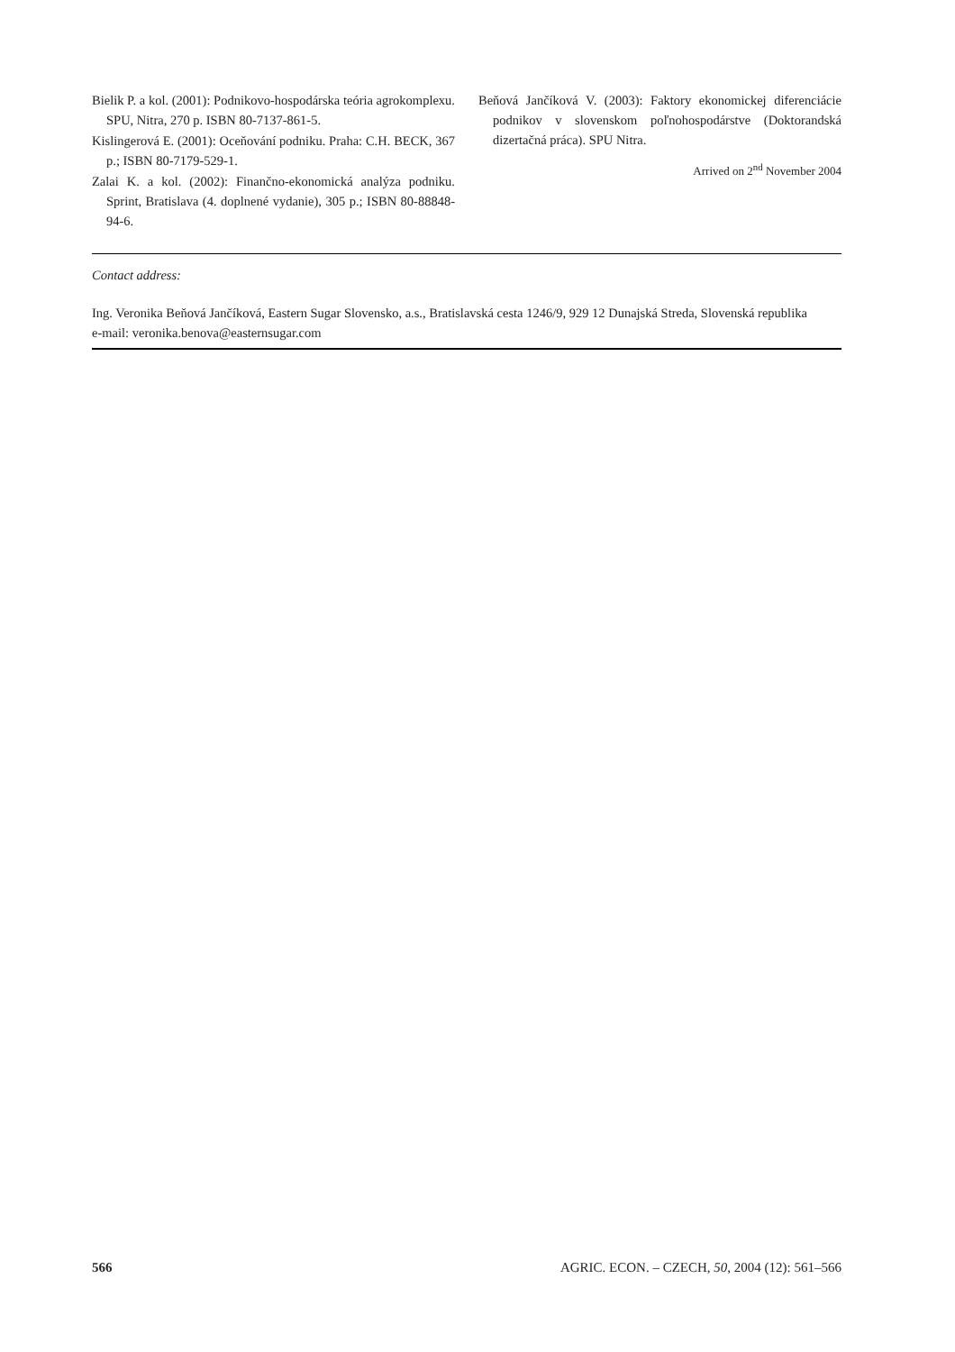Bielik P. a kol. (2001): Podnikovo-hospodárska teória agrokomplexu. SPU, Nitra, 270 p. ISBN 80-7137-861-5.
Kislingerová E. (2001): Oceňování podniku. Praha: C.H. BECK, 367 p.; ISBN 80-7179-529-1.
Zalai K. a kol. (2002): Finančno-ekonomická analýza podniku. Sprint, Bratislava (4. doplnené vydanie), 305 p.; ISBN 80-88848-94-6.
Beňová Jančíková V. (2003): Faktory ekonomickej diferenciácie podnikov v slovenskom poľnohospodárstve (Doktorandská dizertačná práca). SPU Nitra.
Arrived on 2<sup>nd</sup> November 2004
Contact address:
Ing. Veronika Beňová Jančíková, Eastern Sugar Slovensko, a.s., Bratislavská cesta 1246/9, 929 12 Dunajská Streda, Slovenská republika
e-mail: veronika.benova@easternsugar.com
566 AGRIC. ECON. – CZECH, 50, 2004 (12): 561–566